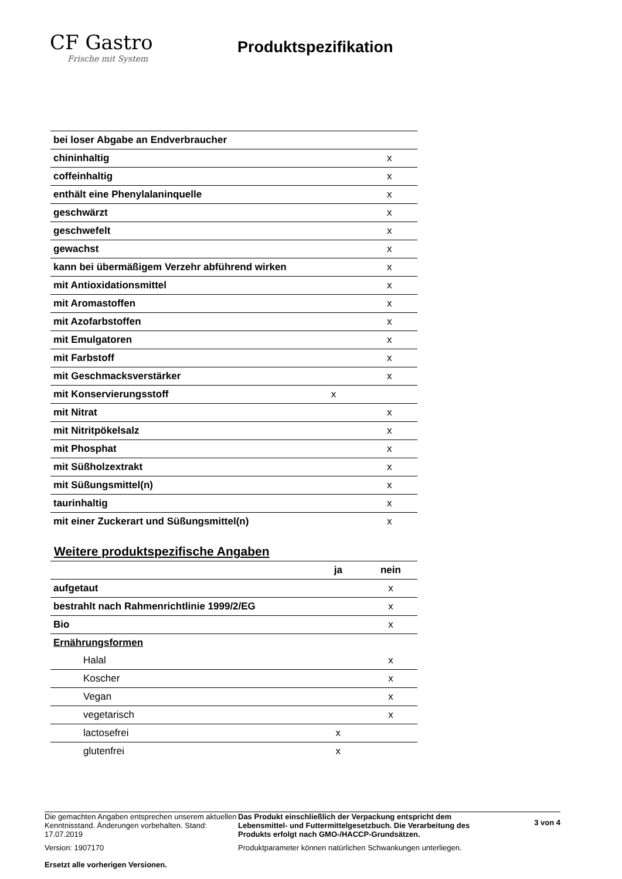CF Gastro
Frische mit System
Produktspezifikation
| bei loser Abgabe an Endverbraucher | | |
| chininhaltig | | x |
| coffeinhaltig | | x |
| enthält eine Phenylalaninquelle | | x |
| geschwärzt | | x |
| geschwefelt | | x |
| gewachst | | x |
| kann bei übermäßigem Verzehr abführend wirken | | x |
| mit Antioxidationsmittel | | x |
| mit Aromastoffen | | x |
| mit Azofarbstoffen | | x |
| mit Emulgatoren | | x |
| mit Farbstoff | | x |
| mit Geschmacksverstärker | | x |
| mit Konservierungsstoff | x | |
| mit Nitrat | | x |
| mit Nitritpökelsalz | | x |
| mit Phosphat | | x |
| mit Süßholzextrakt | | x |
| mit Süßungsmittel(n) | | x |
| taurinhaltig | | x |
| mit einer Zuckerart und Süßungsmittel(n) | | x |
Weitere produktspezifische Angaben
| | ja | nein |
| --- | --- | --- |
| aufgetaut | | x |
| bestrahlt nach Rahmenrichtlinie 1999/2/EG | | x |
| Bio | | x |
| Ernährungsformen | | |
| Halal | | x |
| Koscher | | x |
| Vegan | | x |
| vegetarisch | | x |
| lactosefrei | x | |
| glutenfrei | x | |
Die gemachten Angaben entsprechen unserem aktuellen Kenntnisstand. Änderungen vorbehalten. Stand: 17.07.2019
Version: 1907170
Ersetzt alle vorherigen Versionen.
Das Produkt einschließlich der Verpackung entspricht dem Lebensmittel- und Futtermittelgesetzbuch. Die Verarbeitung des Produkts erfolgt nach GMO-/HACCP-Grundsätzen.
Produktparameter können natürlichen Schwankungen unterliegen.
3 von 4